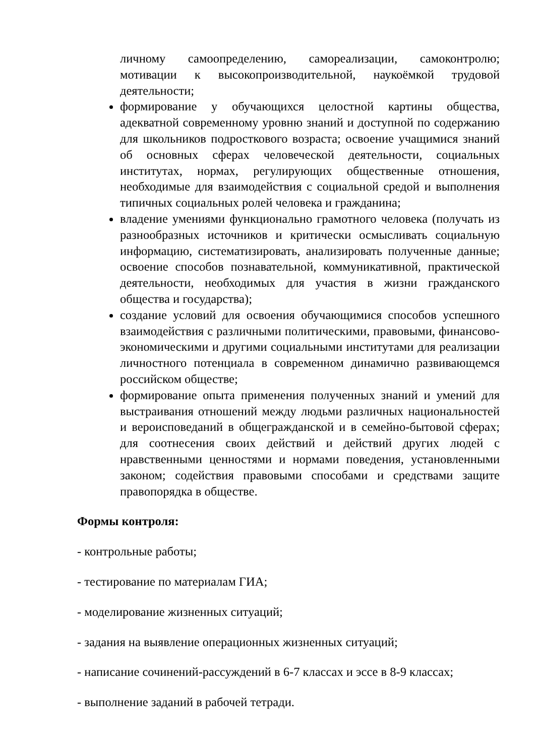личному самоопределению, самореализации, самоконтролю; мотивации к высокопроизводительной, наукоёмкой трудовой деятельности;
формирование у обучающихся целостной картины общества, адекватной современному уровню знаний и доступной по содержанию для школьников подросткового возраста; освоение учащимися знаний об основных сферах человеческой деятельности, социальных институтах, нормах, регулирующих общественные отношения, необходимые для взаимодействия с социальной средой и выполнения типичных социальных ролей человека и гражданина;
владение умениями функционально грамотного человека (получать из разнообразных источников и критически осмысливать социальную информацию, систематизировать, анализировать полученные данные; освоение способов познавательной, коммуникативной, практической деятельности, необходимых для участия в жизни гражданского общества и государства);
создание условий для освоения обучающимися способов успешного взаимодействия с различными политическими, правовыми, финансово-экономическими и другими социальными институтами для реализации личностного потенциала в современном динамично развивающемся российском обществе;
формирование опыта применения полученных знаний и умений для выстраивания отношений между людьми различных национальностей и вероисповеданий в общегражданской и в семейно-бытовой сферах; для соотнесения своих действий и действий других людей с нравственными ценностями и нормами поведения, установленными законом; содействия правовыми способами и средствами защите правопорядка в обществе.
Формы контроля:
- контрольные работы;
- тестирование по материалам ГИА;
- моделирование жизненных ситуаций;
- задания на выявление операционных жизненных ситуаций;
- написание сочинений-рассуждений в 6-7 классах и эссе в 8-9 классах;
- выполнение заданий в рабочей тетради.